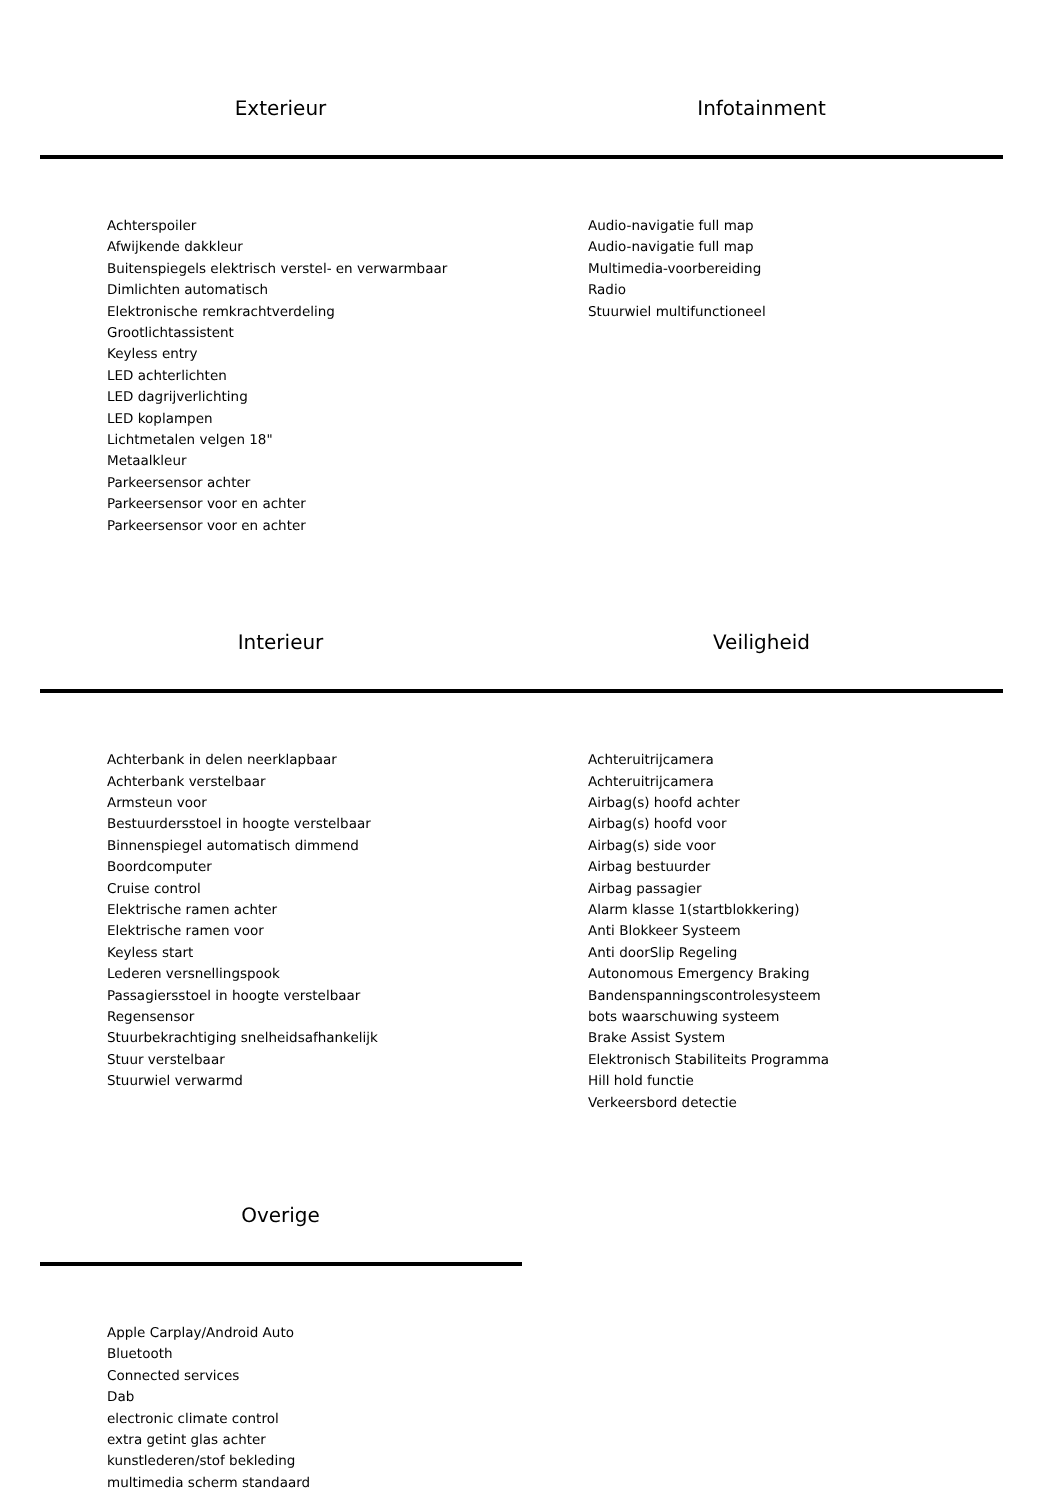Exterieur Infotainment
Achterspoiler
Afwijkende dakkleur
Buitenspiegels elektrisch verstel- en verwarmbaar
Dimlichten automatisch
Elektronische remkrachtverdeling
Grootlichtassistent
Keyless entry
LED achterlichten
LED dagrijverlichting
LED koplampen
Lichtmetalen velgen 18"
Metaalkleur
Parkeersensor achter
Parkeersensor voor en achter
Parkeersensor voor en achter
Audio-navigatie full map
Audio-navigatie full map
Multimedia-voorbereiding
Radio
Stuurwiel multifunctioneel
Interieur Veiligheid
Achterbank in delen neerklapbaar
Achterbank verstelbaar
Armsteun voor
Bestuurdersstoel in hoogte verstelbaar
Binnenspiegel automatisch dimmend
Boordcomputer
Cruise control
Elektrische ramen achter
Elektrische ramen voor
Keyless start
Lederen versnellingspook
Passagiersstoel in hoogte verstelbaar
Regensensor
Stuurbekrachtiging snelheidsafhankelijk
Stuur verstelbaar
Stuurwiel verwarmd
Achteruitrijcamera
Achteruitrijcamera
Airbag(s) hoofd achter
Airbag(s) hoofd voor
Airbag(s) side voor
Airbag bestuurder
Airbag passagier
Alarm klasse 1(startblokkering)
Anti Blokkeer Systeem
Anti doorSlip Regeling
Autonomous Emergency Braking
Bandenspanningscontrolesysteem
bots waarschuwing systeem
Brake Assist System
Elektronisch Stabiliteits Programma
Hill hold functie
Verkeersbord detectie
Overige
Apple Carplay/Android Auto
Bluetooth
Connected services
Dab
electronic climate control
extra getint glas achter
kunstlederen/stof bekleding
multimedia scherm standaard